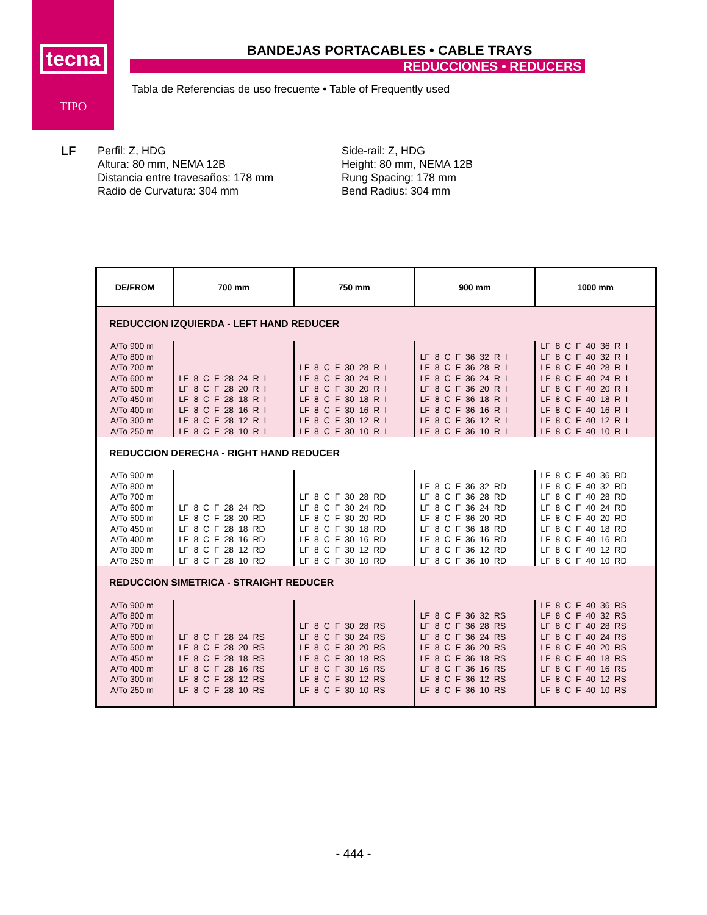tecna
TIPO
BANDEJAS PORTACABLES • CABLE TRAYS
REDUCCIONES • REDUCERS
Tabla de Referencias de uso frecuente • Table of Frequently used
LF
Perfil: Z, HDG
Altura: 80 mm, NEMA 12B
Distancia entre travesaños: 178 mm
Radio de Curvatura: 304 mm
Side-rail: Z, HDG
Height: 80 mm, NEMA 12B
Rung Spacing: 178 mm
Bend Radius: 304 mm
| DE/FROM | 700 mm | 750 mm | 900 mm | 1000 mm |
| --- | --- | --- | --- | --- |
| REDUCCION IZQUIERDA - LEFT HAND REDUCER | | | | |
| A/To 900 m A/To 800 m A/To 700 m A/To 600 m A/To 500 m A/To 450 m A/To 400 m A/To 300 m A/To 250 m | LF 8 C F 28 24 R I LF 8 C F 28 20 R I LF 8 C F 28 18 R I LF 8 C F 28 16 R I LF 8 C F 28 12 R I LF 8 C F 28 10 R I | LF 8 C F 30 28 R I LF 8 C F 30 24 R I LF 8 C F 30 20 R I LF 8 C F 30 18 R I LF 8 C F 30 16 R I LF 8 C F 30 12 R I LF 8 C F 30 10 R I | LF 8 C F 36 32 R I LF 8 C F 36 28 R I LF 8 C F 36 24 R I LF 8 C F 36 20 R I LF 8 C F 36 18 R I LF 8 C F 36 16 R I LF 8 C F 36 12 R I LF 8 C F 36 10 R I | LF 8 C F 40 36 R I LF 8 C F 40 32 R I LF 8 C F 40 28 R I LF 8 C F 40 24 R I LF 8 C F 40 20 R I LF 8 C F 40 18 R I LF 8 C F 40 16 R I LF 8 C F 40 12 R I LF 8 C F 40 10 R I |
| REDUCCION DERECHA - RIGHT HAND REDUCER | | | | |
| A/To 900 m A/To 800 m A/To 700 m A/To 600 m A/To 500 m A/To 450 m A/To 400 m A/To 300 m A/To 250 m | LF 8 C F 28 24 RD LF 8 C F 28 20 RD LF 8 C F 28 18 RD LF 8 C F 28 16 RD LF 8 C F 28 12 RD LF 8 C F 28 10 RD | LF 8 C F 30 28 RD LF 8 C F 30 24 RD LF 8 C F 30 20 RD LF 8 C F 30 18 RD LF 8 C F 30 16 RD LF 8 C F 30 12 RD LF 8 C F 30 10 RD | LF 8 C F 36 32 RD LF 8 C F 36 28 RD LF 8 C F 36 24 RD LF 8 C F 36 20 RD LF 8 C F 36 18 RD LF 8 C F 36 16 RD LF 8 C F 36 12 RD LF 8 C F 36 10 RD | LF 8 C F 40 36 RD LF 8 C F 40 32 RD LF 8 C F 40 28 RD LF 8 C F 40 24 RD LF 8 C F 40 20 RD LF 8 C F 40 18 RD LF 8 C F 40 16 RD LF 8 C F 40 12 RD LF 8 C F 40 10 RD |
| REDUCCION SIMETRICA - STRAIGHT REDUCER | | | | |
| A/To 900 m A/To 800 m A/To 700 m A/To 600 m A/To 500 m A/To 450 m A/To 400 m A/To 300 m A/To 250 m | LF 8 C F 28 24 RS LF 8 C F 28 20 RS LF 8 C F 28 18 RS LF 8 C F 28 16 RS LF 8 C F 28 12 RS LF 8 C F 28 10 RS | LF 8 C F 30 28 RS LF 8 C F 30 24 RS LF 8 C F 30 20 RS LF 8 C F 30 18 RS LF 8 C F 30 16 RS LF 8 C F 30 12 RS LF 8 C F 30 10 RS | LF 8 C F 36 32 RS LF 8 C F 36 28 RS LF 8 C F 36 24 RS LF 8 C F 36 20 RS LF 8 C F 36 18 RS LF 8 C F 36 16 RS LF 8 C F 36 12 RS LF 8 C F 36 10 RS | LF 8 C F 40 36 RS LF 8 C F 40 32 RS LF 8 C F 40 28 RS LF 8 C F 40 24 RS LF 8 C F 40 20 RS LF 8 C F 40 18 RS LF 8 C F 40 16 RS LF 8 C F 40 12 RS LF 8 C F 40 10 RS |
- 444 -